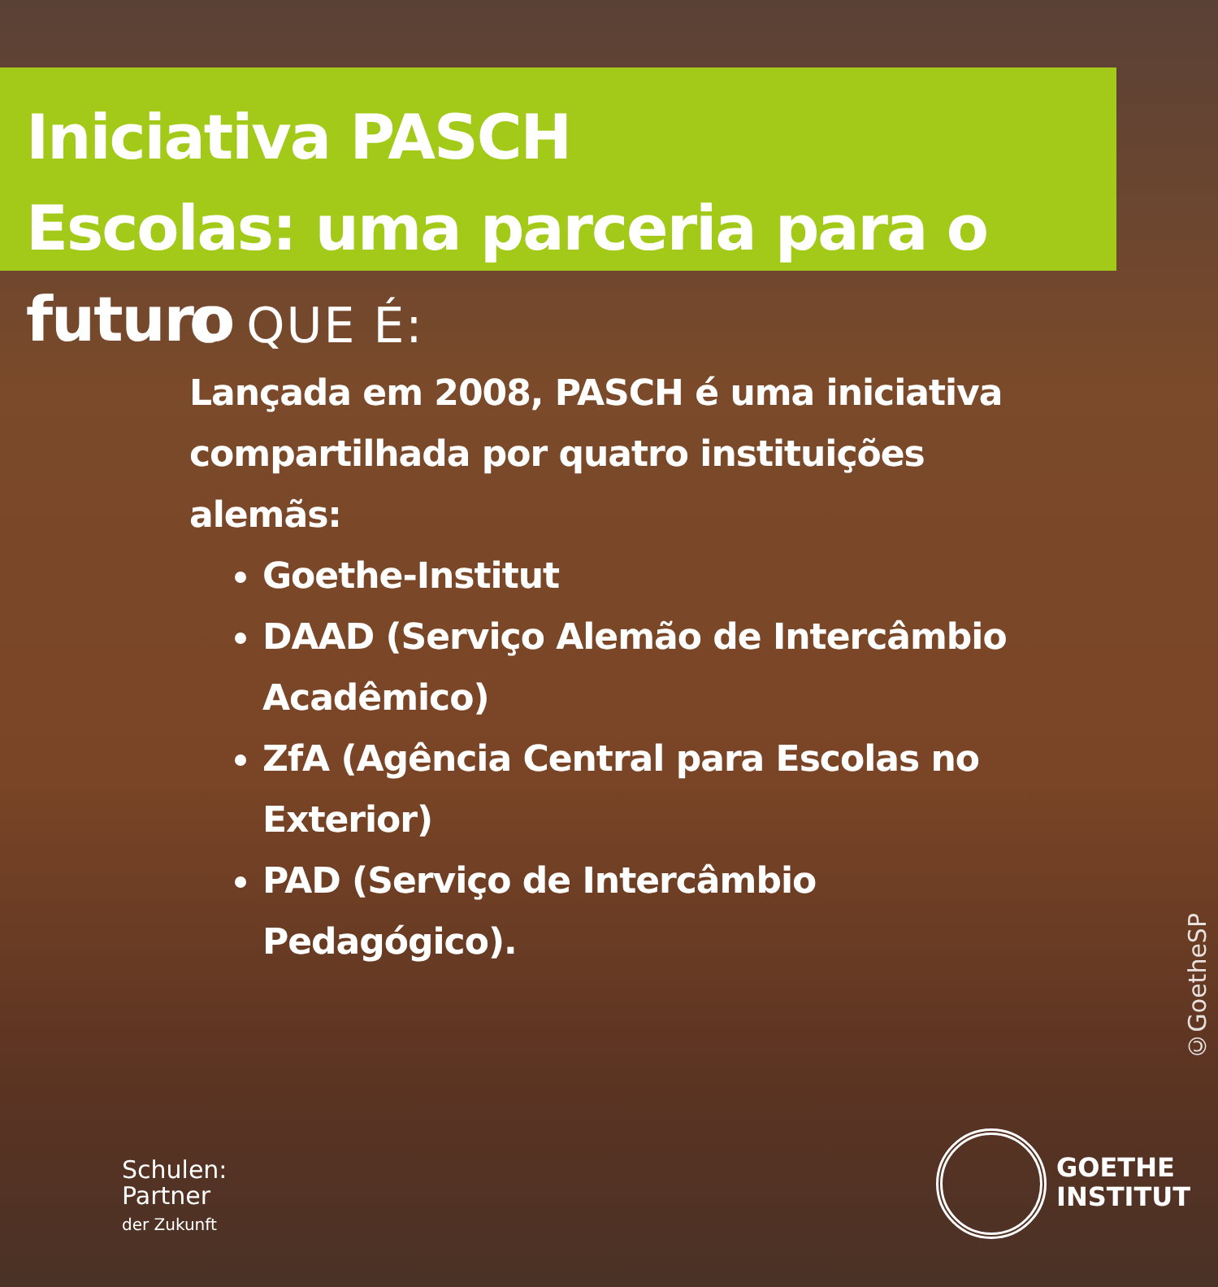Iniciativa PASCH
Escolas: uma parceria para o futuro
O QUE É:
Lançada em 2008, PASCH é uma iniciativa compartilhada por quatro instituições alemãs:
Goethe-Institut
DAAD (Serviço Alemão de Intercâmbio Acadêmico)
ZfA (Agência Central para Escolas no Exterior)
PAD (Serviço de Intercâmbio Pedagógico).
©GoetheSP
Schulen:
Partner
der Zukunft
GOETHE
INSTITUT